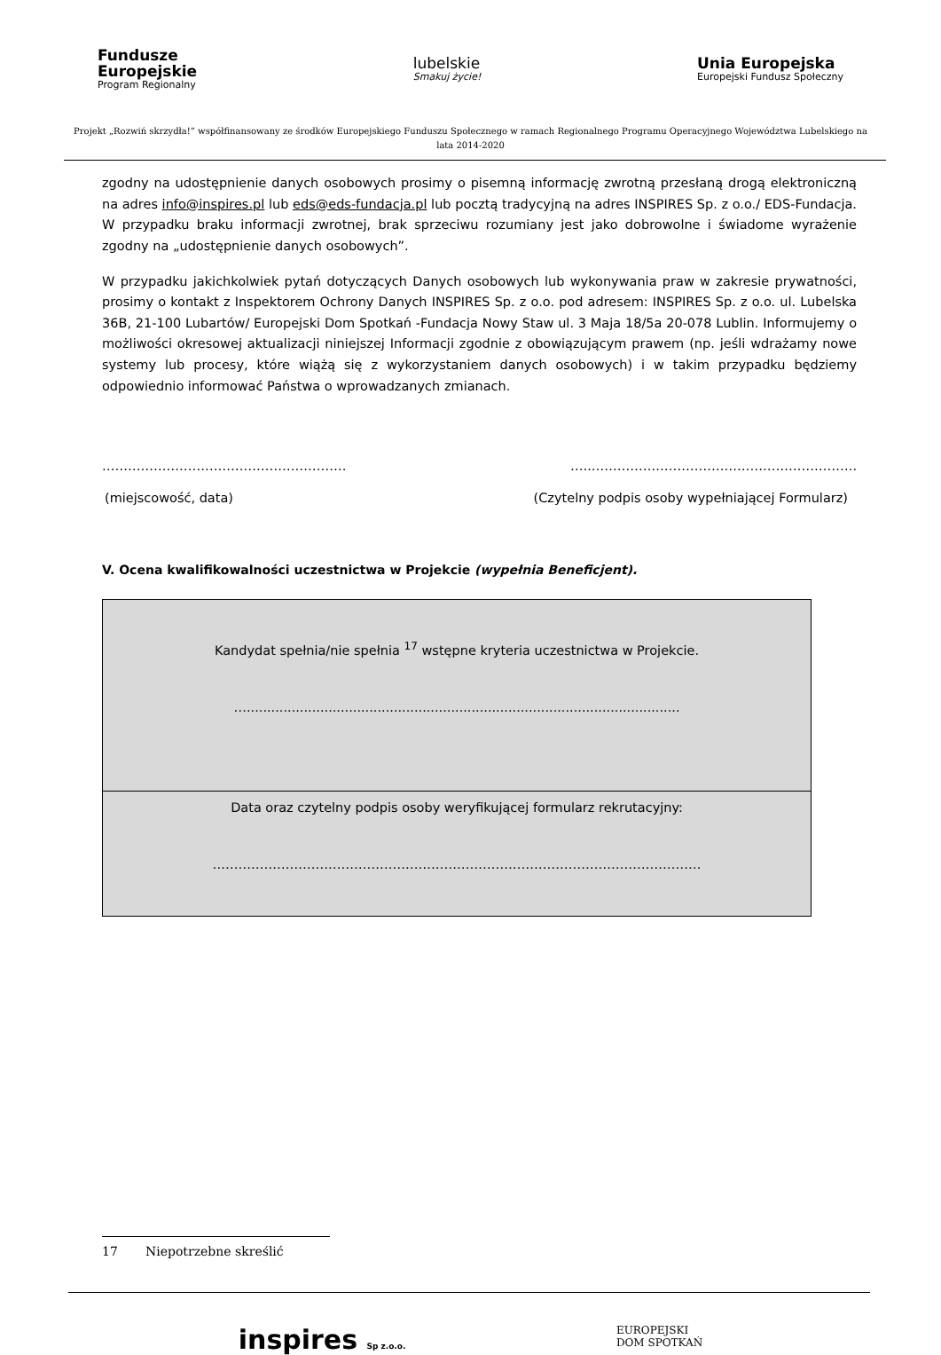Fundusze
Europejskie
Program Regionalny
lubelskie
Smakuj życie!
Unia Europejska
Europejski Fundusz Społeczny
Projekt „Rozwiń skrzydła!” współfinansowany ze środków Europejskiego Funduszu Społecznego w ramach Regionalnego Programu Operacyjnego Województwa Lubelskiego na lata 2014-2020
zgodny na udostępnienie danych osobowych prosimy o pisemną informację zwrotną przesłaną drogą elektroniczną na adres info@inspires.pl lub eds@eds-fundacja.pl lub pocztą tradycyjną na adres INSPIRES Sp. z o.o./ EDS-Fundacja. W przypadku braku informacji zwrotnej, brak sprzeciwu rozumiany jest jako dobrowolne i świadome wyrażenie zgodny na „udostępnienie danych osobowych”.
W przypadku jakichkolwiek pytań dotyczących Danych osobowych lub wykonywania praw w zakresie prywatności, prosimy o kontakt z Inspektorem Ochrony Danych INSPIRES Sp. z o.o. pod adresem: INSPIRES Sp. z o.o. ul. Lubelska 36B, 21-100 Lubartów/ Europejski Dom Spotkań -Fundacja Nowy Staw ul. 3 Maja 18/5a 20-078 Lublin. Informujemy o możliwości okresowej aktualizacji niniejszej Informacji zgodnie z obowiązującym prawem (np. jeśli wdrażamy nowe systemy lub procesy, które wiążą się z wykorzystaniem danych osobowych) i w takim przypadku będziemy odpowiednio informować Państwa o wprowadzanych zmianach.
………………………………………………… …..…………….……………………………………….
(miejscowość, data) (Czytelny podpis osoby wypełniającej Formularz)
V. Ocena kwalifikowalności uczestnictwa w Projekcie (wypełnia Beneficjent).
| Kandydat spełnia/nie spełnia <sup>17</sup> wstępne kryteria uczestnictwa w Projekcie. ….......................................................................................................... |
| Data oraz czytelny podpis osoby weryfikującej formularz rekrutacyjny: …………………………………………………………………………………………………… |
17 Niepotrzebne skreślić
inspires Sp z.o.o. EUROPEJSKI
DOM SPOTKAŃ